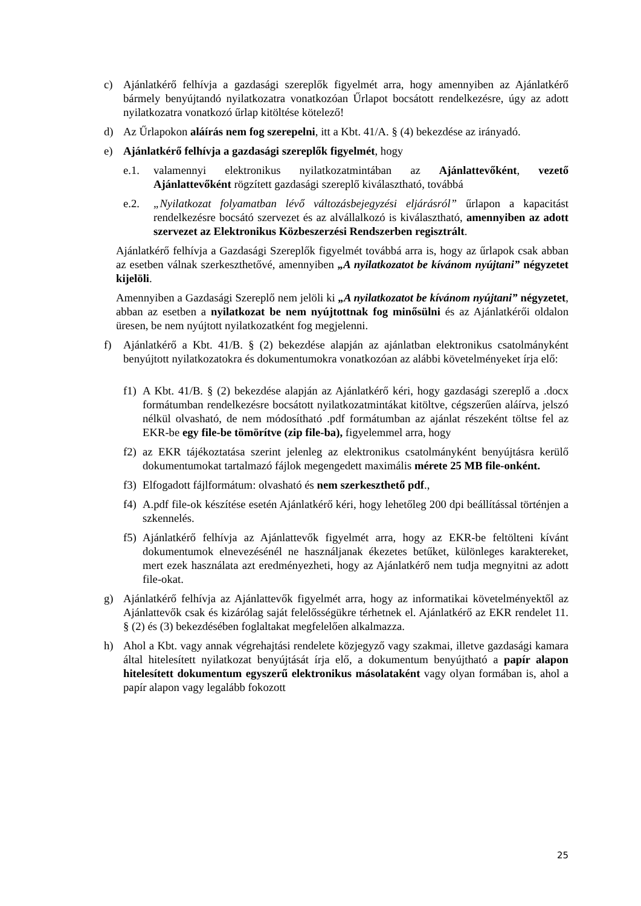c) Ajánlatkérő felhívja a gazdasági szereplők figyelmét arra, hogy amennyiben az Ajánlatkérő bármely benyújtandó nyilatkozatra vonatkozóan Űrlapot bocsátott rendelkezésre, úgy az adott nyilatkozatra vonatkozó űrlap kitöltése kötelező!
d) Az Űrlapokon aláírás nem fog szerepelni, itt a Kbt. 41/A. § (4) bekezdése az irányadó.
e) Ajánlatkérő felhívja a gazdasági szereplők figyelmét, hogy
e.1. valamennyi elektronikus nyilatkozatmintában az Ajánlattevőként, vezető Ajánlattevőként rögzített gazdasági szereplő kiválasztható, továbbá
e.2. „Nyilatkozat folyamatban lévő változásbejegyzési eljárásról” űrlapon a kapacitást rendelkezésre bocsátó szervezet és az alvállalkozó is kiválasztható, amennyiben az adott szervezet az Elektronikus Közbeszerzési Rendszerben regisztrált.
Ajánlatkérő felhívja a Gazdasági Szereplők figyelmét továbbá arra is, hogy az űrlapok csak abban az esetben válnak szerkeszthetővé, amennyiben „A nyilatkozatot be kívánom nyújtani” négyzetet kijelöli.
Amennyiben a Gazdasági Szereplő nem jelöli ki „A nyilatkozatot be kívánom nyújtani” négyzetet, abban az esetben a nyilatkozat be nem nyújtottnak fog minősülni és az Ajánlatkérői oldalon üresen, be nem nyújtott nyilatkozatként fog megjelenni.
f) Ajánlatkérő a Kbt. 41/B. § (2) bekezdése alapján az ajánlatban elektronikus csatolmányként benyújtott nyilatkozatokra és dokumentumokra vonatkozóan az alábbi követelményeket írja elő:
f1) A Kbt. 41/B. § (2) bekezdése alapján az Ajánlatkérő kéri, hogy gazdasági szereplő a .docx formátumban rendelkezésre bocsátott nyilatkozatmintákat kitöltve, cégszerűen aláírva, jelszó nélkül olvasható, de nem módosítható .pdf formátumban az ajánlat részeként töltse fel az EKR-be egy file-be tömörítve (zip file-ba), figyelemmel arra, hogy
f2) az EKR tájékoztatása szerint jelenleg az elektronikus csatolmányként benyújtásra kerülő dokumentumokat tartalmazó fájlok megengedett maximális mérete 25 MB file-onként.
f3) Elfogadott fájlformátum: olvasható és nem szerkeszthető pdf.,
f4) A.pdf file-ok készítése esetén Ajánlatkérő kéri, hogy lehetőleg 200 dpi beállítással történjen a szkennelés.
f5) Ajánlatkérő felhívja az Ajánlattevők figyelmét arra, hogy az EKR-be feltölteni kívánt dokumentumok elnevezésénél ne használjanak ékezetes betűket, különleges karaktereket, mert ezek használata azt eredményezheti, hogy az Ajánlatkérő nem tudja megnyitni az adott file-okat.
g) Ajánlatkérő felhívja az Ajánlattevők figyelmét arra, hogy az informatikai követelményektől az Ajánlattevők csak és kizárólag saját felelősségükre térhetnek el. Ajánlatkérő az EKR rendelet 11. § (2) és (3) bekezdésében foglaltakat megfelelően alkalmazza.
h) Ahol a Kbt. vagy annak végrehajtási rendelete közjegyző vagy szakmai, illetve gazdasági kamara által hitelesített nyilatkozat benyújtását írja elő, a dokumentum benyújtható a papír alapon hitelesített dokumentum egyszerű elektronikus másolataként vagy olyan formában is, ahol a papír alapon vagy legalább fokozott
25